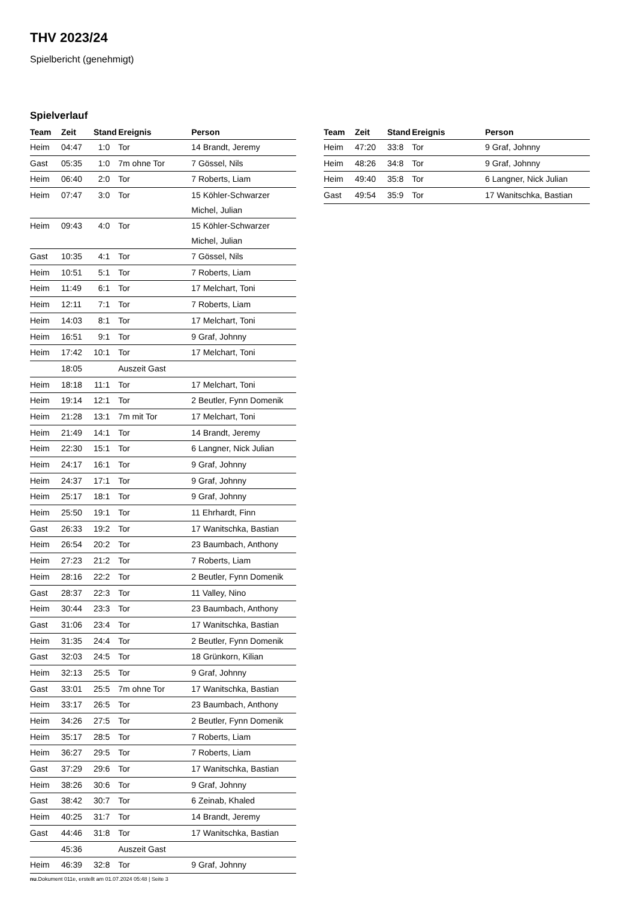THV 2023/24
Spielbericht (genehmigt)
Spielverlauf
| Team | Zeit | Stand | Ereignis | Person |
| --- | --- | --- | --- | --- |
| Heim | 04:47 | 1:0 | Tor | 14 Brandt, Jeremy |
| Gast | 05:35 | 1:0 | 7m ohne Tor | 7 Gössel, Nils |
| Heim | 06:40 | 2:0 | Tor | 7 Roberts, Liam |
| Heim | 07:47 | 3:0 | Tor | 15 Köhler-Schwarzer Michel, Julian |
| Heim | 09:43 | 4:0 | Tor | 15 Köhler-Schwarzer Michel, Julian |
| Gast | 10:35 | 4:1 | Tor | 7 Gössel, Nils |
| Heim | 10:51 | 5:1 | Tor | 7 Roberts, Liam |
| Heim | 11:49 | 6:1 | Tor | 17 Melchart, Toni |
| Heim | 12:11 | 7:1 | Tor | 7 Roberts, Liam |
| Heim | 14:03 | 8:1 | Tor | 17 Melchart, Toni |
| Heim | 16:51 | 9:1 | Tor | 9 Graf, Johnny |
| Heim | 17:42 | 10:1 | Tor | 17 Melchart, Toni |
| | 18:05 | | Auszeit Gast | |
| Heim | 18:18 | 11:1 | Tor | 17 Melchart, Toni |
| Heim | 19:14 | 12:1 | Tor | 2 Beutler, Fynn Domenik |
| Heim | 21:28 | 13:1 | 7m mit Tor | 17 Melchart, Toni |
| Heim | 21:49 | 14:1 | Tor | 14 Brandt, Jeremy |
| Heim | 22:30 | 15:1 | Tor | 6 Langner, Nick Julian |
| Heim | 24:17 | 16:1 | Tor | 9 Graf, Johnny |
| Heim | 24:37 | 17:1 | Tor | 9 Graf, Johnny |
| Heim | 25:17 | 18:1 | Tor | 9 Graf, Johnny |
| Heim | 25:50 | 19:1 | Tor | 11 Ehrhardt, Finn |
| Gast | 26:33 | 19:2 | Tor | 17 Wanitschka, Bastian |
| Heim | 26:54 | 20:2 | Tor | 23 Baumbach, Anthony |
| Heim | 27:23 | 21:2 | Tor | 7 Roberts, Liam |
| Heim | 28:16 | 22:2 | Tor | 2 Beutler, Fynn Domenik |
| Gast | 28:37 | 22:3 | Tor | 11 Valley, Nino |
| Heim | 30:44 | 23:3 | Tor | 23 Baumbach, Anthony |
| Gast | 31:06 | 23:4 | Tor | 17 Wanitschka, Bastian |
| Heim | 31:35 | 24:4 | Tor | 2 Beutler, Fynn Domenik |
| Gast | 32:03 | 24:5 | Tor | 18 Grünkorn, Kilian |
| Heim | 32:13 | 25:5 | Tor | 9 Graf, Johnny |
| Gast | 33:01 | 25:5 | 7m ohne Tor | 17 Wanitschka, Bastian |
| Heim | 33:17 | 26:5 | Tor | 23 Baumbach, Anthony |
| Heim | 34:26 | 27:5 | Tor | 2 Beutler, Fynn Domenik |
| Heim | 35:17 | 28:5 | Tor | 7 Roberts, Liam |
| Heim | 36:27 | 29:5 | Tor | 7 Roberts, Liam |
| Gast | 37:29 | 29:6 | Tor | 17 Wanitschka, Bastian |
| Heim | 38:26 | 30:6 | Tor | 9 Graf, Johnny |
| Gast | 38:42 | 30:7 | Tor | 6 Zeinab, Khaled |
| Heim | 40:25 | 31:7 | Tor | 14 Brandt, Jeremy |
| Gast | 44:46 | 31:8 | Tor | 17 Wanitschka, Bastian |
| | 45:36 | | Auszeit Gast | |
| Heim | 46:39 | 32:8 | Tor | 9 Graf, Johnny |
| Team | Zeit | Stand | Ereignis | Person |
| --- | --- | --- | --- | --- |
| Heim | 47:20 | 33:8 | Tor | 9 Graf, Johnny |
| Heim | 48:26 | 34:8 | Tor | 9 Graf, Johnny |
| Heim | 49:40 | 35:8 | Tor | 6 Langner, Nick Julian |
| Gast | 49:54 | 35:9 | Tor | 17 Wanitschka, Bastian |
nu.Dokument 011e, erstellt am 01.07.2024 05:48 | Seite 3